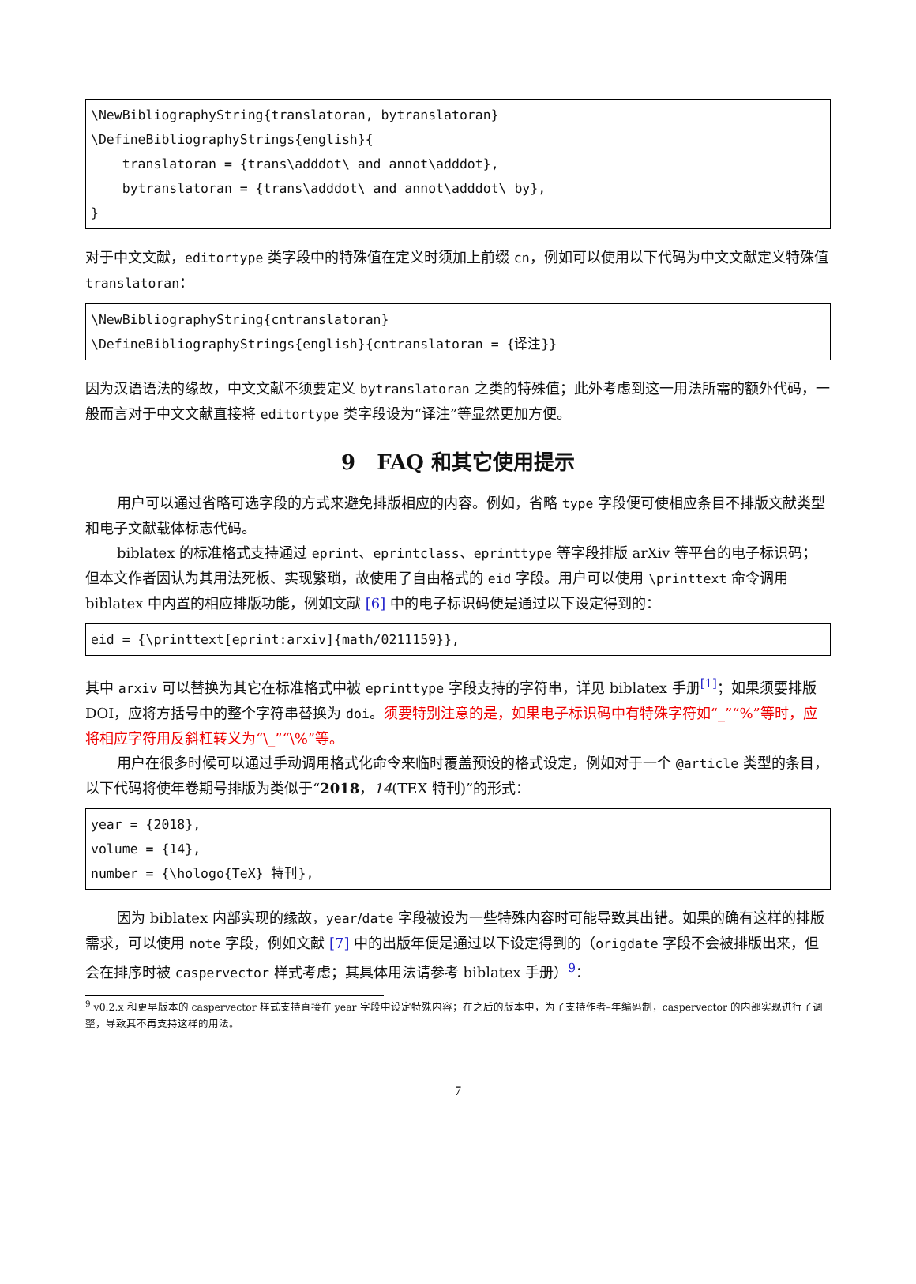\NewBibliographyString{translatoran, bytranslatoran} \DefineBibliographyStrings{english}{ translatoran = {trans\adddot\ and annot\adddot}, bytranslatoran = {trans\adddot\ and annot\adddot\ by}, }
对于中文文献，editortype 类字段中的特殊值在定义时须加上前缀 cn，例如可以使用以下代码为中文文献定义特殊值 translatoran：
\NewBibliographyString{cntranslatoran} \DefineBibliographyStrings{english}{cntranslatoran = {译注}}
因为汉语语法的缘故，中文文献不须要定义 bytranslatoran 之类的特殊值；此外考虑到这一用法所需的额外代码，一般而言对于中文文献直接将 editortype 类字段设为“译注”等显然更加方便。
9 FAQ 和其它使用提示
用户可以通过省略可选字段的方式来避免排版相应的内容。例如，省略 type 字段便可使相应条目不排版文献类型和电子文献载体标志代码。
biblatex 的标准格式支持通过 eprint、eprintclass、eprinttype 等字段排版 arXiv 等平台的电子标识码；但本文作者因认为其用法死板、实现繁琐，故使用了自由格式的 eid 字段。用户可以使用 \printtext 命令调用 biblatex 中内置的相应排版功能，例如文献 [6] 中的电子标识码便是通过以下设定得到的：
eid = {\printtext[eprint:arxiv]{math/0211159}},
其中 arxiv 可以替换为其它在标准格式中被 eprinttype 字段支持的字符串，详见 biblatex 手册<sup>[1]</sup>；如果须要排版 DOI，应将方括号中的整个字符串替换为 doi。须要特别注意的是，如果电子标识码中有特殊字符如“_”“%”等时，应将相应字符用反斜杠转义为“\_”“\%”等。
用户在很多时候可以通过手动调用格式化命令来临时覆盖预设的格式设定，例如对于一个 @article 类型的条目，以下代码将使年卷期号排版为类似于“2018，14(TEX 特刊)”的形式：
year = {2018}, volume = {14}, number = {\hologo{TeX} 特刊},
因为 biblatex 内部实现的缘故，year/date 字段被设为一些特殊内容时可能导致其出错。如果的确有这样的排版需求，可以使用 note 字段，例如文献 [7] 中的出版年便是通过以下设定得到的（origdate 字段不会被排版出来，但会在排序时被 caspervector 样式考虑；其具体用法请参考 biblatex 手册）<sup>9</sup>：
<sup>9</sup> v0.2.x 和更早版本的 caspervector 样式支持直接在 year 字段中设定特殊内容；在之后的版本中，为了支持作者–年编码制，caspervector 的内部实现进行了调整，导致其不再支持这样的用法。
7